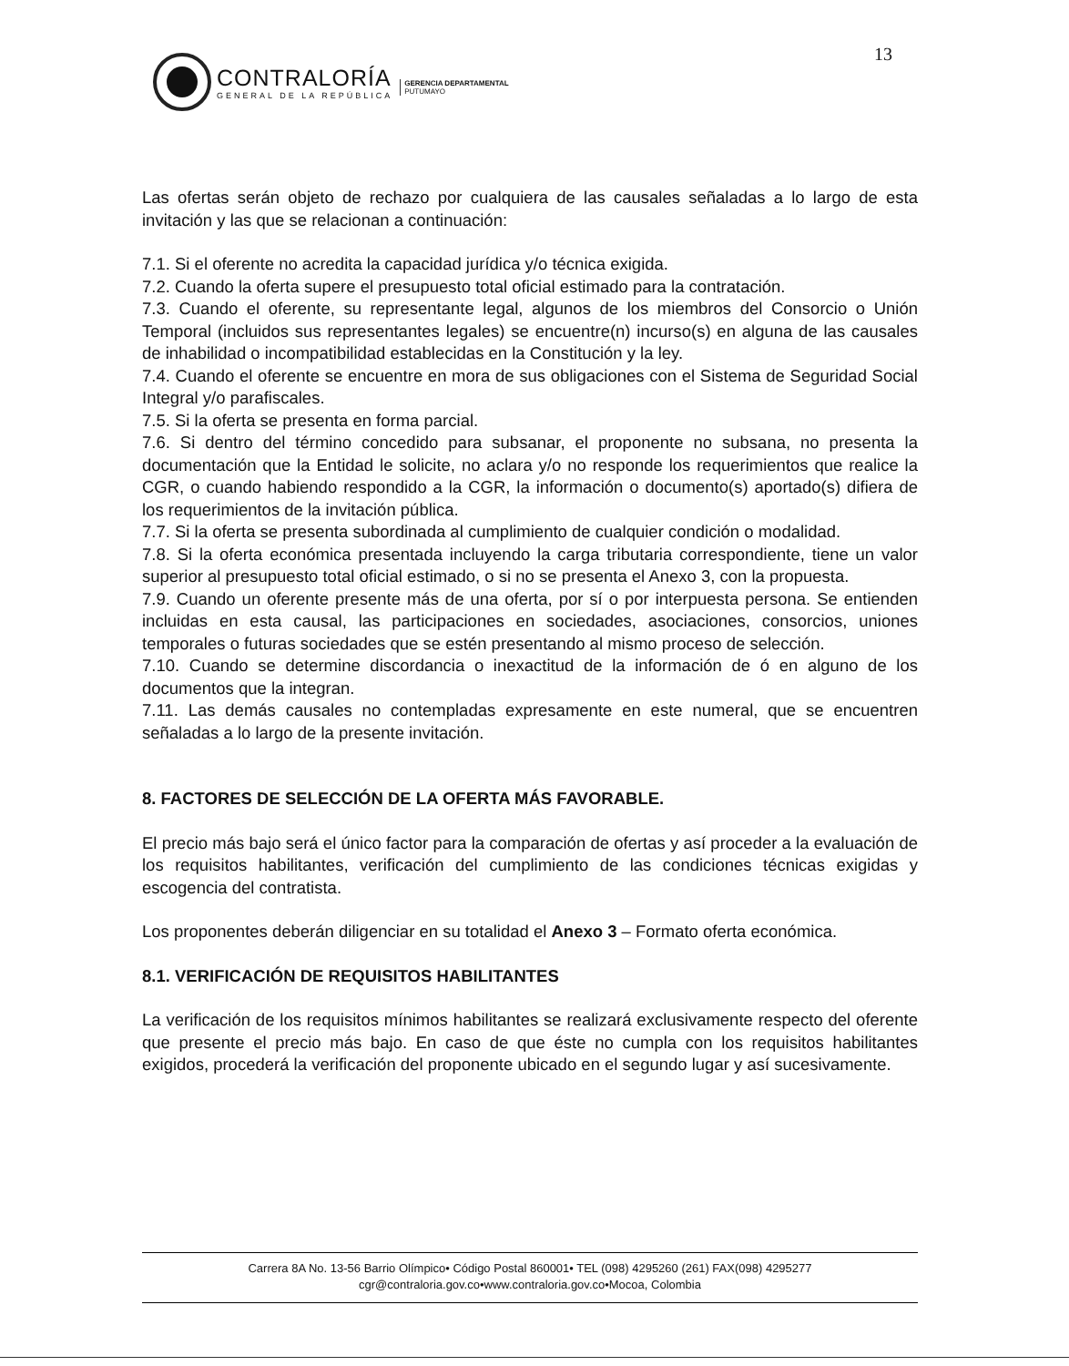13
CONTRALORÍA
GENERAL DE LA REPÚBLICA
GERENCIA DEPARTAMENTAL
PUTUMAYO
Las ofertas serán objeto de rechazo por cualquiera de las causales señaladas a lo largo de esta invitación y las que se relacionan a continuación:
7.1. Si el oferente no acredita la capacidad jurídica y/o técnica exigida.
7.2. Cuando la oferta supere el presupuesto total oficial estimado para la contratación.
7.3. Cuando el oferente, su representante legal, algunos de los miembros del Consorcio o Unión Temporal (incluidos sus representantes legales) se encuentre(n) incurso(s) en alguna de las causales de inhabilidad o incompatibilidad establecidas en la Constitución y la ley.
7.4. Cuando el oferente se encuentre en mora de sus obligaciones con el Sistema de Seguridad Social Integral y/o parafiscales.
7.5. Si la oferta se presenta en forma parcial.
7.6. Si dentro del término concedido para subsanar, el proponente no subsana, no presenta la documentación que la Entidad le solicite, no aclara y/o no responde los requerimientos que realice la CGR, o cuando habiendo respondido a la CGR, la información o documento(s) aportado(s) difiera de los requerimientos de la invitación pública.
7.7. Si la oferta se presenta subordinada al cumplimiento de cualquier condición o modalidad.
7.8. Si la oferta económica presentada incluyendo la carga tributaria correspondiente, tiene un valor superior al presupuesto total oficial estimado, o si no se presenta el Anexo 3, con la propuesta.
7.9. Cuando un oferente presente más de una oferta, por sí o por interpuesta persona. Se entienden incluidas en esta causal, las participaciones en sociedades, asociaciones, consorcios, uniones temporales o futuras sociedades que se estén presentando al mismo proceso de selección.
7.10. Cuando se determine discordancia o inexactitud de la información de ó en alguno de los documentos que la integran.
7.11. Las demás causales no contempladas expresamente en este numeral, que se encuentren señaladas a lo largo de la presente invitación.
8. FACTORES DE SELECCIÓN DE LA OFERTA MÁS FAVORABLE.
El precio más bajo será el único factor para la comparación de ofertas y así proceder a la evaluación de los requisitos habilitantes, verificación del cumplimiento de las condiciones técnicas exigidas y escogencia del contratista.
Los proponentes deberán diligenciar en su totalidad el Anexo 3 – Formato oferta económica.
8.1. VERIFICACIÓN DE REQUISITOS HABILITANTES
La verificación de los requisitos mínimos habilitantes se realizará exclusivamente respecto del oferente que presente el precio más bajo. En caso de que éste no cumpla con los requisitos habilitantes exigidos, procederá la verificación del proponente ubicado en el segundo lugar y así sucesivamente.
Carrera 8A No. 13-56 Barrio Olímpico• Código Postal 860001• TEL (098) 4295260 (261) FAX(098) 4295277
cgr@contraloria.gov.co•www.contraloria.gov.co•Mocoa, Colombia